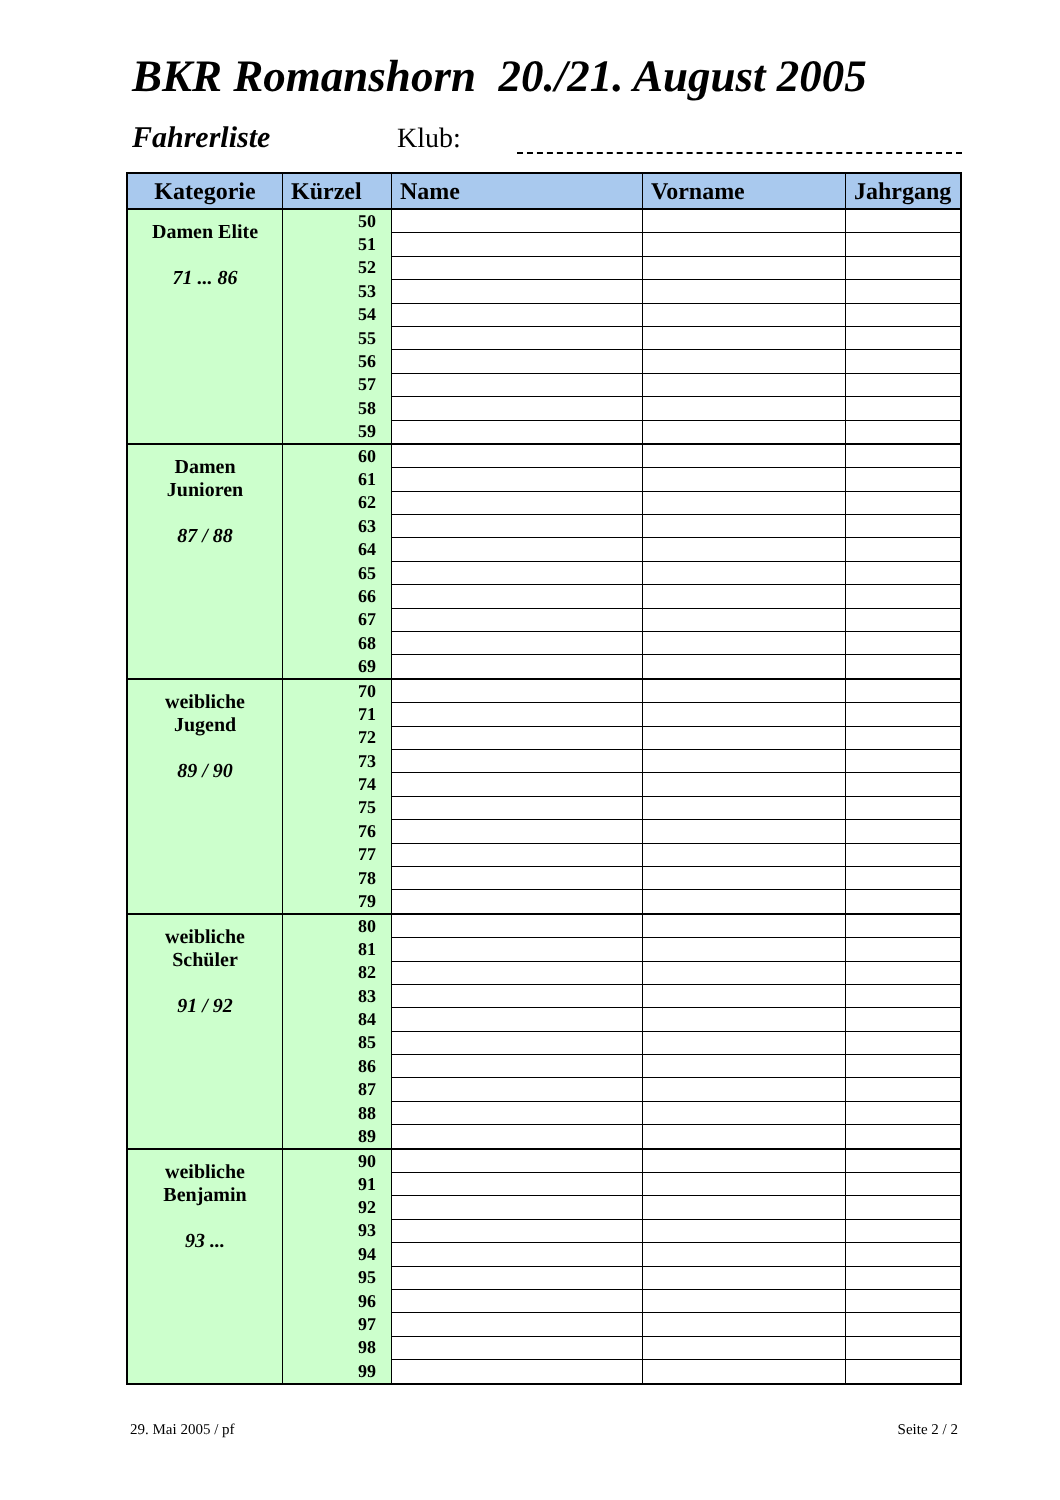BKR Romanshorn 20./21. August 2005
Fahrerliste Klub:
| Kategorie | Kürzel | Name | Vorname | Jahrgang |
| --- | --- | --- | --- | --- |
| Damen Elite 71 ... 86 | 50 | | | |
| | 51 | | | |
| | 52 | | | |
| | 53 | | | |
| | 54 | | | |
| | 55 | | | |
| | 56 | | | |
| | 57 | | | |
| | 58 | | | |
| | 59 | | | |
| Damen Junioren 87 / 88 | 60 | | | |
| | 61 | | | |
| | 62 | | | |
| | 63 | | | |
| | 64 | | | |
| | 65 | | | |
| | 66 | | | |
| | 67 | | | |
| | 68 | | | |
| | 69 | | | |
| weibliche Jugend 89 / 90 | 70 | | | |
| | 71 | | | |
| | 72 | | | |
| | 73 | | | |
| | 74 | | | |
| | 75 | | | |
| | 76 | | | |
| | 77 | | | |
| | 78 | | | |
| | 79 | | | |
| weibliche Schüler 91 / 92 | 80 | | | |
| | 81 | | | |
| | 82 | | | |
| | 83 | | | |
| | 84 | | | |
| | 85 | | | |
| | 86 | | | |
| | 87 | | | |
| | 88 | | | |
| | 89 | | | |
| weibliche Benjamin 93 ... | 90 | | | |
| | 91 | | | |
| | 92 | | | |
| | 93 | | | |
| | 94 | | | |
| | 95 | | | |
| | 96 | | | |
| | 97 | | | |
| | 98 | | | |
| | 99 | | | |
29. Mai 2005 / pf Seite 2 / 2